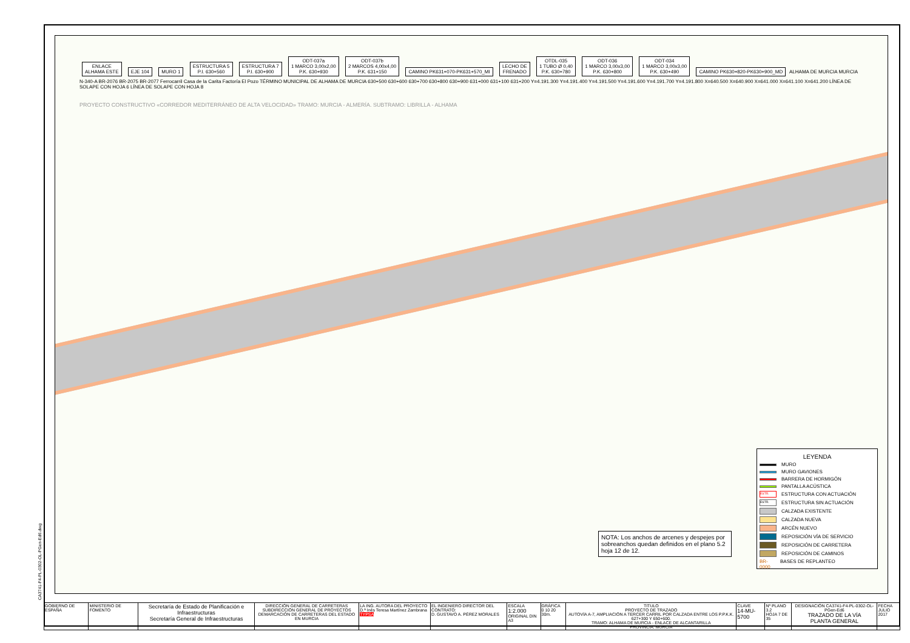ENLACE
ALHAMA ESTE EJE 104 MURO 1 ESTRUCTURA 5
P.I. 630+560 ESTRUCTURA 7
P.I. 630+900 ODT-037a
1 MARCO 3,00x2,00
P.K. 630+930 ODT-037b
2 MARCOS 4,00x4,00
P.K. 631+150 CAMINO PK631+070-PK631+570_MI LECHO DE
FRENADO OTDL-035
1 TUBO Ø 0,40
P.K. 630+780 ODT-036
1 MARCO 3,00x3,00
P.K. 630+800 ODT-034
1 MARCO 3,00x3,00
P.K. 630+490 CAMINO PK630+820-PK630+900_MD ALHAMA DE MURCIA MURCIA N-340-A BR-2076 BR-2075 BR-2077 Ferrocarril Casa de la Carita Factoría El Pozo TÉRMINO MUNICIPAL DE ALHAMA DE MURCIA 630+500 630+600 630+700 630+800 630+900 631+000 631+100 631+200 Y=4.191.300 Y=4.191.400 Y=4.191.500 Y=4.191.600 Y=4.191.700 Y=4.191.800 X=640.500 X=640.900 X=641.000 X=641.100 X=641.200 LÍNEA DE SOLAPE CON HOJA 6 LÍNEA DE SOLAPE CON HOJA 8
PROYECTO CONSTRUCTIVO «CORREDOR MEDITERRÁNEO DE ALTA VELOCIDAD» TRAMO: MURCIA - ALMERÍA. SUBTRAMO: LIBRILLA - ALHAMA
NOTA: Los anchos de arcenes y despejes por sobreanchos quedan definidos en el plano 5.2 hoja 12 de 12.
LEYENDA
MURO
MURO GAVIONES
BARRERA DE HORMIGÓN
PANTALLA ACÚSTICA
ESTR. ESTRUCTURA CON ACTUACIÓN
ESTR. ESTRUCTURA SIN ACTUACIÓN
CALZADA EXISTENTE
CALZADA NUEVA
ARCÉN NUEVO
REPOSICIÓN VÍA DE SERVICIO
REPOSICIÓN DE CARRETERA
REPOSICIÓN DE CAMINOS
BR-0000 BASES DE REPLANTEO
CA3741-F4-PL-0302-OL-PGen-Ed6.dwg
| GOBIERNO DE ESPAÑA | MINISTERIO DE FOMENTO | Secretaría de Estado de Planificación e Infraestructuras Secretaría General de Infraestructuras | DIRECCIÓN GENERAL DE CARRETERAS SUBDIRECCIÓN GENERAL DE PROYECTOS DEMARCACIÓN DE CARRETERAS DEL ESTADO EN MURCIA | LA ING. AUTORA DEL PROYECTO D.ª Inés Teresa Martínez Zambrana TYPSA | EL INGENIERO DIRECTOR DEL CONTRATO: D. GUSTAVO A. PÉREZ MORALES | ESCALA 1:2.000 ORIGINAL DIN A3 | GRÁFICA 0 10 20 30m. | TITULO PROYECTO DE TRAZADO AUTOVÍA A-7, AMPLIACIÓN A TERCER CARRIL POR CALZADA ENTRE LOS P.P.K.K. 627+300 Y 650+600. TRAMO: ALHAMA DE MURCIA - ENLACE DE ALCANTARILLA PROVINCIA: MURCIA | CLAVE 14-MU-5700 | Nº PLANO 3.2 HOJA 7 DE 35 | DESIGNACIÓN CA3741-F4-PL-0302-OL-PGen-Ed6 TRAZADO DE LA VÍA PLANTA GENERAL | FECHA JULIO 2017 |